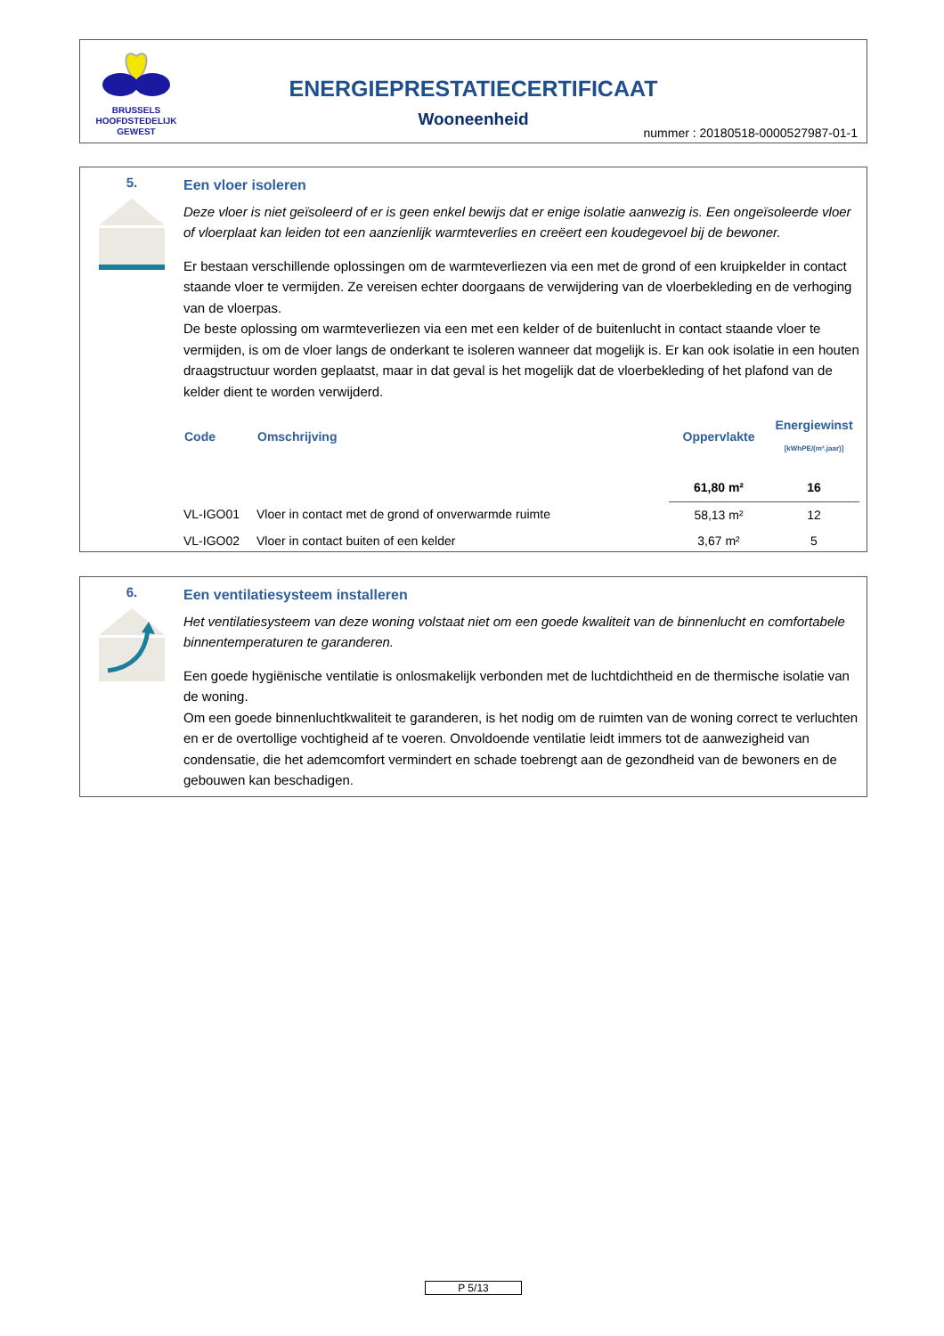BRUSSELS
HOOFDSTEDELIJK
GEWEST
ENERGIEPRESTATIECERTIFICAAT
Wooneenheid
nummer : 20180518-0000527987-01-1
5.
Een vloer isoleren
Deze vloer is niet geïsoleerd of er is geen enkel bewijs dat er enige isolatie aanwezig is. Een ongeïsoleerde vloer of vloerplaat kan leiden tot een aanzienlijk warmteverlies en creëert een koudegevoel bij de bewoner.
Er bestaan verschillende oplossingen om de warmteverliezen via een met de grond of een kruipkelder in contact staande vloer te vermijden. Ze vereisen echter doorgaans de verwijdering van de vloerbekleding en de verhoging van de vloerpas.
De beste oplossing om warmteverliezen via een met een kelder of de buitenlucht in contact staande vloer te vermijden, is om de vloer langs de onderkant te isoleren wanneer dat mogelijk is. Er kan ook isolatie in een houten draagstructuur worden geplaatst, maar in dat geval is het mogelijk dat de vloerbekleding of het plafond van de kelder dient te worden verwijderd.
| Code | Omschrijving | Oppervlakte | Energiewinst [kWhPE/(m².jaar)] |
| --- | --- | --- | --- |
| | | 61,80 m² | 16 |
| VL-IGO01 | Vloer in contact met de grond of onverwarmde ruimte | 58,13 m² | 12 |
| VL-IGO02 | Vloer in contact buiten of een kelder | 3,67 m² | 5 |
6.
Een ventilatiesysteem installeren
Het ventilatiesysteem van deze woning volstaat niet om een goede kwaliteit van de binnenlucht en comfortabele binnentemperaturen te garanderen.
Een goede hygiënische ventilatie is onlosmakelijk verbonden met de luchtdichtheid en de thermische isolatie van de woning.
Om een goede binnenluchtkwaliteit te garanderen, is het nodig om de ruimten van de woning correct te verluchten en er de overtollige vochtigheid af te voeren. Onvoldoende ventilatie leidt immers tot de aanwezigheid van condensatie, die het ademcomfort vermindert en schade toebrengt aan de gezondheid van de bewoners en de gebouwen kan beschadigen.
P 5/13